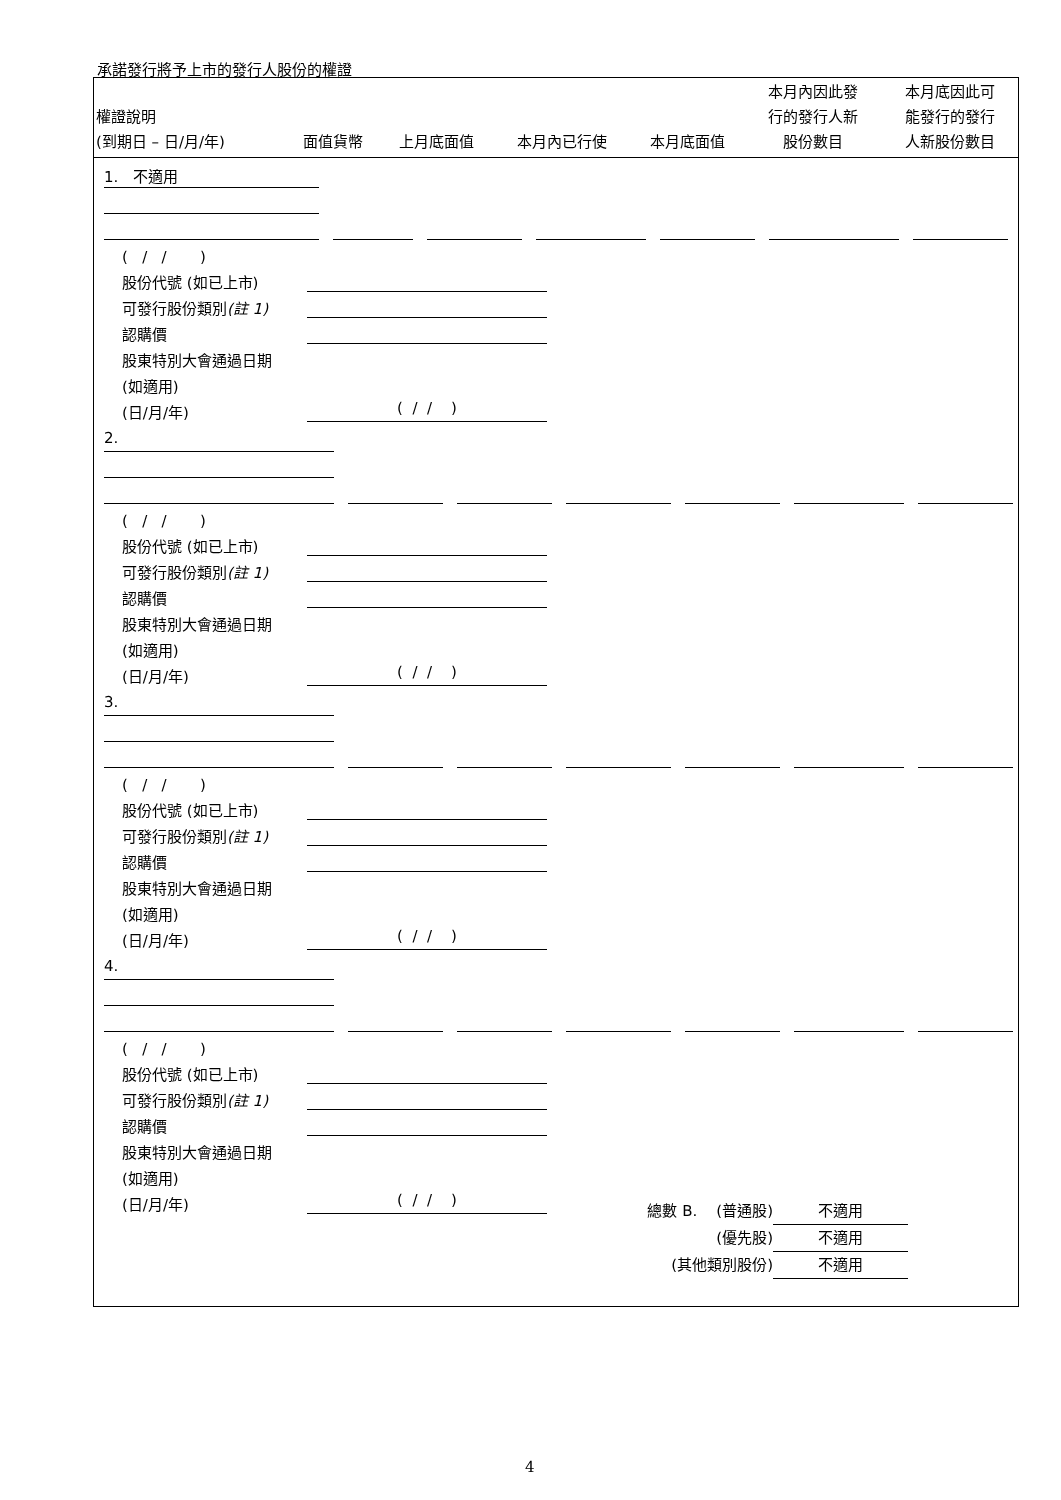承諾發行將予上市的發行人股份的權證
| 權證說明 (到期日 – 日/月/年) | 面值貨幣 | 上月底面值 | 本月內已行使 | 本月底面值 | 本月內因此發 行的發行人新 股份數目 | 本月底因此可 能發行的發行 人新股份數目 |
| --- | --- | --- | --- | --- | --- | --- |
1. 不適用
( / / )
股份代號 (如已上市)
可發行股份類別(註 1)
認購價
股東特別大會通過日期
(如適用)
(日/月/年)
( / / )
2.
( / / )
股份代號 (如已上市)
可發行股份類別(註 1)
認購價
股東特別大會通過日期
(如適用)
(日/月/年)
( / / )
3.
( / / )
股份代號 (如已上市)
可發行股份類別(註 1)
認購價
股東特別大會通過日期
(如適用)
(日/月/年)
( / / )
4.
( / / )
股份代號 (如已上市)
可發行股份類別(註 1)
認購價
股東特別大會通過日期
(如適用)
(日/月/年)
( / / )
總數 B. (普通股) 不適用
(優先股) 不適用
(其他類別股份) 不適用
4